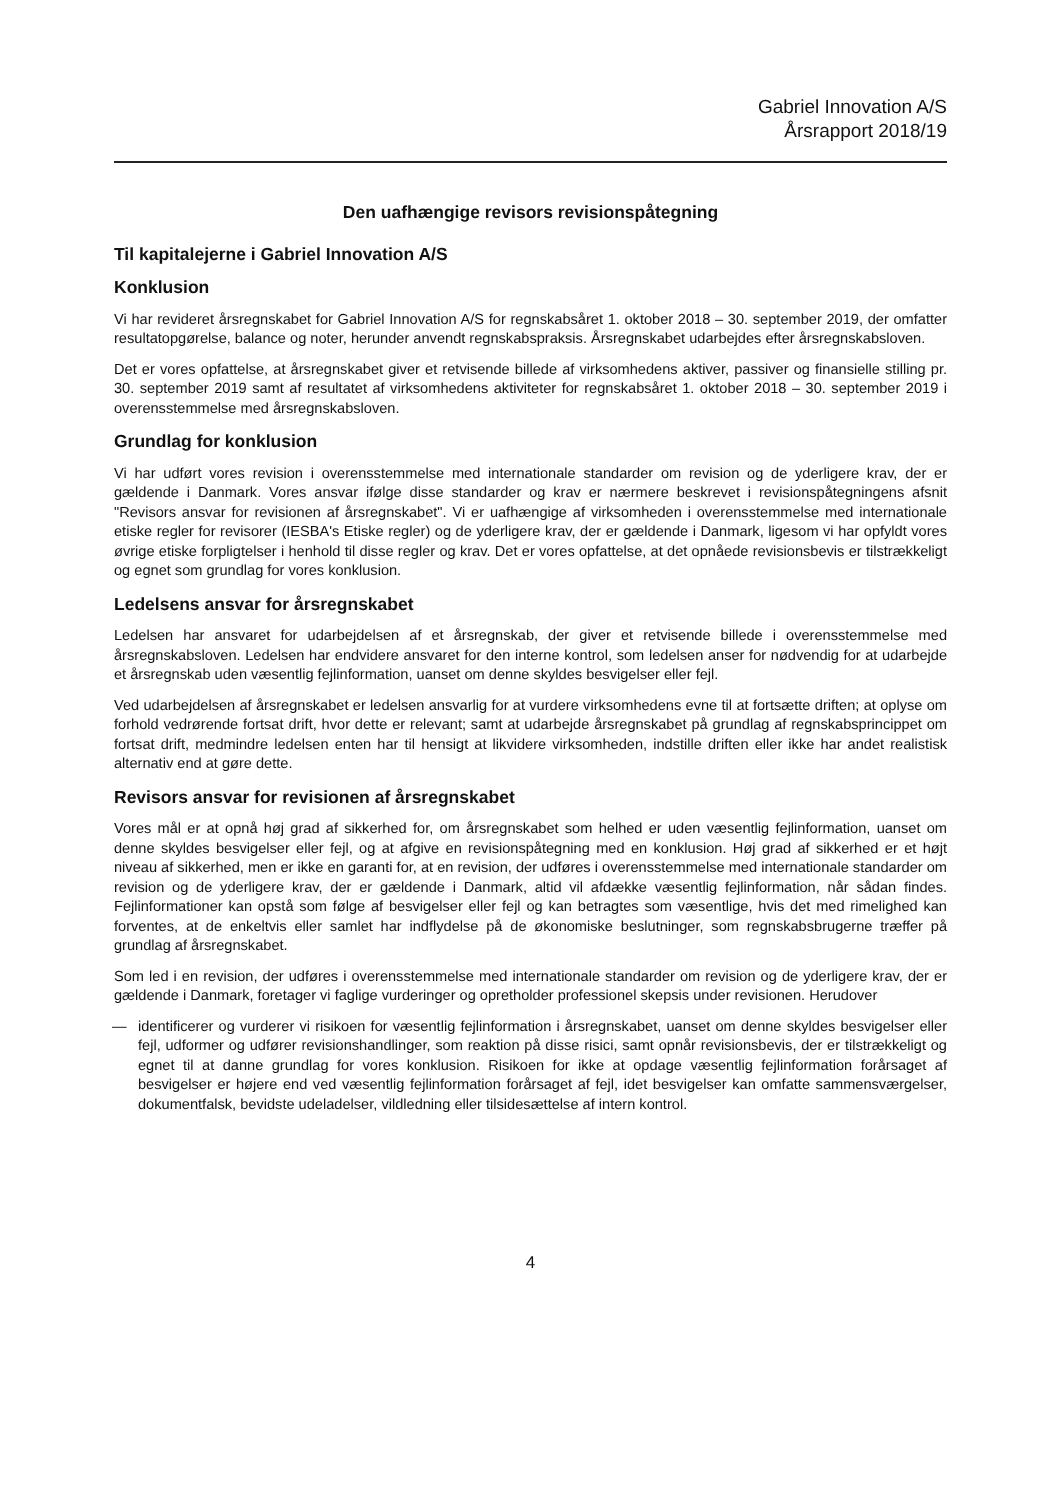Gabriel Innovation A/S
Årsrapport 2018/19
Den uafhængige revisors revisionspåtegning
Til kapitalejerne i Gabriel Innovation A/S
Konklusion
Vi har revideret årsregnskabet for Gabriel Innovation A/S for regnskabsåret 1. oktober 2018 – 30. september 2019, der omfatter resultatopgørelse, balance og noter, herunder anvendt regnskabspraksis. Årsregnskabet udarbejdes efter årsregnskabsloven.
Det er vores opfattelse, at årsregnskabet giver et retvisende billede af virksomhedens aktiver, passiver og finansielle stilling pr. 30. september 2019 samt af resultatet af virksomhedens aktiviteter for regnskabsåret 1. oktober 2018 – 30. september 2019 i overensstemmelse med årsregnskabsloven.
Grundlag for konklusion
Vi har udført vores revision i overensstemmelse med internationale standarder om revision og de yderligere krav, der er gældende i Danmark. Vores ansvar ifølge disse standarder og krav er nærmere beskrevet i revisionspåtegningens afsnit "Revisors ansvar for revisionen af årsregnskabet". Vi er uafhængige af virksomheden i overensstemmelse med internationale etiske regler for revisorer (IESBA's Etiske regler) og de yderligere krav, der er gældende i Danmark, ligesom vi har opfyldt vores øvrige etiske forpligtelser i henhold til disse regler og krav. Det er vores opfattelse, at det opnåede revisionsbevis er tilstrækkeligt og egnet som grundlag for vores konklusion.
Ledelsens ansvar for årsregnskabet
Ledelsen har ansvaret for udarbejdelsen af et årsregnskab, der giver et retvisende billede i overensstemmelse med årsregnskabsloven. Ledelsen har endvidere ansvaret for den interne kontrol, som ledelsen anser for nødvendig for at udarbejde et årsregnskab uden væsentlig fejlinformation, uanset om denne skyldes besvigelser eller fejl.
Ved udarbejdelsen af årsregnskabet er ledelsen ansvarlig for at vurdere virksomhedens evne til at fortsætte driften; at oplyse om forhold vedrørende fortsat drift, hvor dette er relevant; samt at udarbejde årsregnskabet på grundlag af regnskabsprincippet om fortsat drift, medmindre ledelsen enten har til hensigt at likvidere virksomheden, indstille driften eller ikke har andet realistisk alternativ end at gøre dette.
Revisors ansvar for revisionen af årsregnskabet
Vores mål er at opnå høj grad af sikkerhed for, om årsregnskabet som helhed er uden væsentlig fejlinformation, uanset om denne skyldes besvigelser eller fejl, og at afgive en revisionspåtegning med en konklusion. Høj grad af sikkerhed er et højt niveau af sikkerhed, men er ikke en garanti for, at en revision, der udføres i overensstemmelse med internationale standarder om revision og de yderligere krav, der er gældende i Danmark, altid vil afdække væsentlig fejlinformation, når sådan findes. Fejlinformationer kan opstå som følge af besvigelser eller fejl og kan betragtes som væsentlige, hvis det med rimelighed kan forventes, at de enkeltvis eller samlet har indflydelse på de økonomiske beslutninger, som regnskabsbrugerne træffer på grundlag af årsregnskabet.
Som led i en revision, der udføres i overensstemmelse med internationale standarder om revision og de yderligere krav, der er gældende i Danmark, foretager vi faglige vurderinger og opretholder professionel skepsis under revisionen. Herudover
— identificerer og vurderer vi risikoen for væsentlig fejlinformation i årsregnskabet, uanset om denne skyldes besvigelser eller fejl, udformer og udfører revisionshandlinger, som reaktion på disse risici, samt opnår revisionsbevis, der er tilstrækkeligt og egnet til at danne grundlag for vores konklusion. Risikoen for ikke at opdage væsentlig fejlinformation forårsaget af besvigelser er højere end ved væsentlig fejlinformation forårsaget af fejl, idet besvigelser kan omfatte sammensværgelser, dokumentfalsk, bevidste udeladelser, vildledning eller tilsidesættelse af intern kontrol.
4